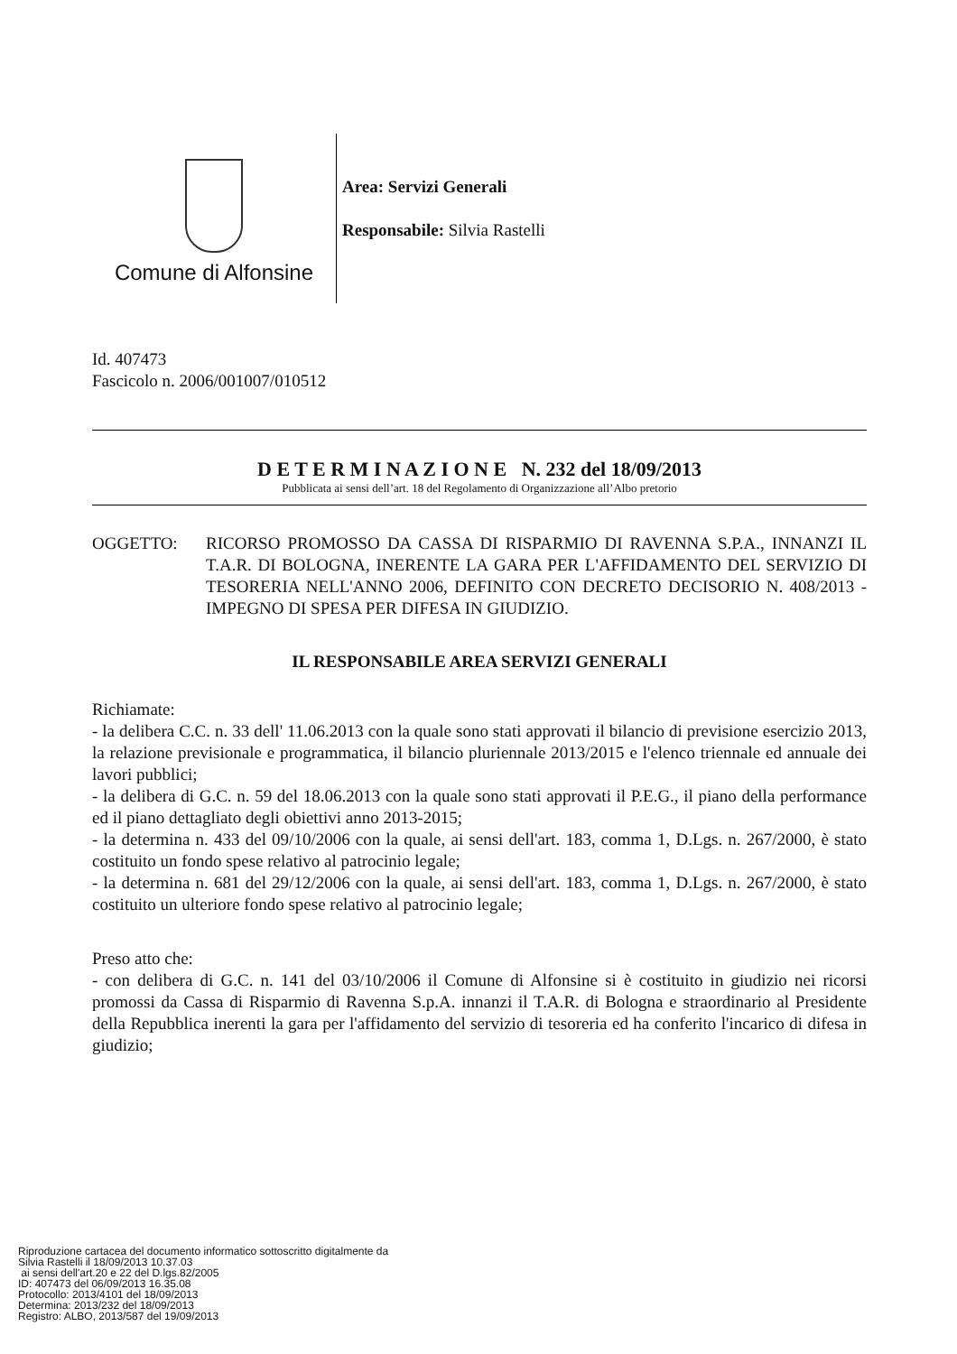Comune di Alfonsine
Area: Servizi Generali
Responsabile: Silvia Rastelli
Id. 407473
Fascicolo n. 2006/001007/010512
D E T E R M I N A Z I O N E N. 232 del 18/09/2013
Pubblicata ai sensi dell’art. 18 del Regolamento di Organizzazione all’Albo pretorio
OGGETTO: RICORSO PROMOSSO DA CASSA DI RISPARMIO DI RAVENNA S.P.A., INNANZI IL T.A.R. DI BOLOGNA, INERENTE LA GARA PER L'AFFIDAMENTO DEL SERVIZIO DI TESORERIA NELL'ANNO 2006, DEFINITO CON DECRETO DECISORIO N. 408/2013 - IMPEGNO DI SPESA PER DIFESA IN GIUDIZIO.
IL RESPONSABILE AREA SERVIZI GENERALI
Richiamate:
- la delibera C.C. n. 33 dell' 11.06.2013 con la quale sono stati approvati il bilancio di previsione esercizio 2013, la relazione previsionale e programmatica, il bilancio pluriennale 2013/2015 e l'elenco triennale ed annuale dei lavori pubblici;
- la delibera di G.C. n. 59 del 18.06.2013 con la quale sono stati approvati il P.E.G., il piano della performance ed il piano dettagliato degli obiettivi anno 2013-2015;
- la determina n. 433 del 09/10/2006 con la quale, ai sensi dell'art. 183, comma 1, D.Lgs. n. 267/2000, è stato costituito un fondo spese relativo al patrocinio legale;
- la determina n. 681 del 29/12/2006 con la quale, ai sensi dell'art. 183, comma 1, D.Lgs. n. 267/2000, è stato costituito un ulteriore fondo spese relativo al patrocinio legale;
Preso atto che:
- con delibera di G.C. n. 141 del 03/10/2006 il Comune di Alfonsine si è costituito in giudizio nei ricorsi promossi da Cassa di Risparmio di Ravenna S.p.A. innanzi il T.A.R. di Bologna e straordinario al Presidente della Repubblica inerenti la gara per l'affidamento del servizio di tesoreria ed ha conferito l'incarico di difesa in giudizio;
Riproduzione cartacea del documento informatico sottoscritto digitalmente da
Silvia Rastelli il 18/09/2013 10.37.03
ai sensi dell'art.20 e 22 del D.lgs.82/2005
ID: 407473 del 06/09/2013 16.35.08
Protocollo: 2013/4101 del 18/09/2013
Determina: 2013/232 del 18/09/2013
Registro: ALBO, 2013/587 del 19/09/2013